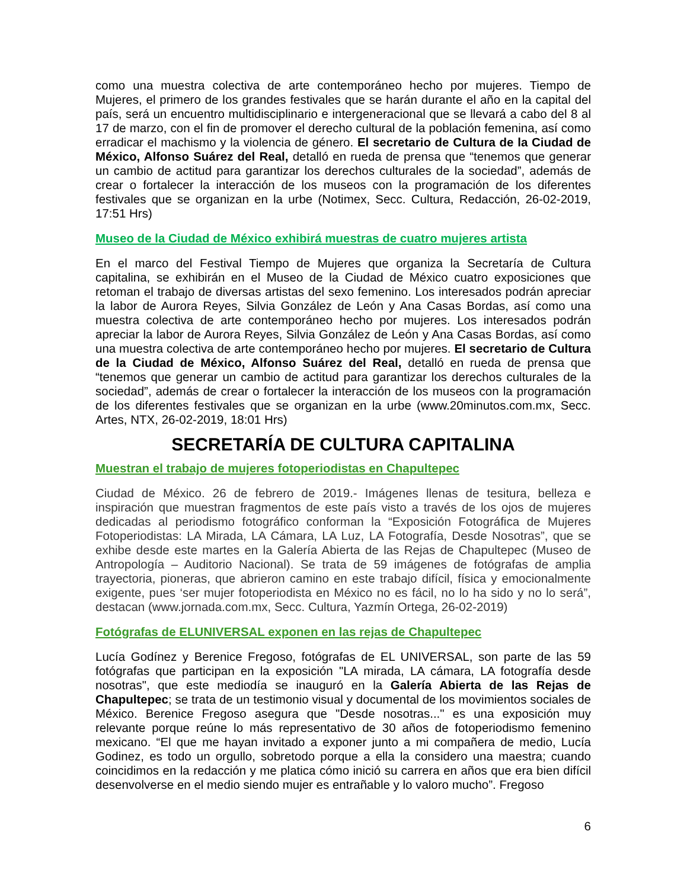como una muestra colectiva de arte contemporáneo hecho por mujeres. Tiempo de Mujeres, el primero de los grandes festivales que se harán durante el año en la capital del país, será un encuentro multidisciplinario e intergeneracional que se llevará a cabo del 8 al 17 de marzo, con el fin de promover el derecho cultural de la población femenina, así como erradicar el machismo y la violencia de género. El secretario de Cultura de la Ciudad de México, Alfonso Suárez del Real, detalló en rueda de prensa que “tenemos que generar un cambio de actitud para garantizar los derechos culturales de la sociedad”, además de crear o fortalecer la interacción de los museos con la programación de los diferentes festivales que se organizan en la urbe (Notimex, Secc. Cultura, Redacción, 26-02-2019, 17:51 Hrs)
Museo de la Ciudad de México exhibirá muestras de cuatro mujeres artista
En el marco del Festival Tiempo de Mujeres que organiza la Secretaría de Cultura capitalina, se exhibirán en el Museo de la Ciudad de México cuatro exposiciones que retoman el trabajo de diversas artistas del sexo femenino. Los interesados podrán apreciar la labor de Aurora Reyes, Silvia González de León y Ana Casas Bordas, así como una muestra colectiva de arte contemporáneo hecho por mujeres. Los interesados podrán apreciar la labor de Aurora Reyes, Silvia González de León y Ana Casas Bordas, así como una muestra colectiva de arte contemporáneo hecho por mujeres. El secretario de Cultura de la Ciudad de México, Alfonso Suárez del Real, detalló en rueda de prensa que “tenemos que generar un cambio de actitud para garantizar los derechos culturales de la sociedad”, además de crear o fortalecer la interacción de los museos con la programación de los diferentes festivales que se organizan en la urbe (www.20minutos.com.mx, Secc. Artes, NTX, 26-02-2019, 18:01 Hrs)
SECRETARÍA DE CULTURA CAPITALINA
Muestran el trabajo de mujeres fotoperiodistas en Chapultepec
Ciudad de México. 26 de febrero de 2019.- Imágenes llenas de tesitura, belleza e inspiración que muestran fragmentos de este país visto a través de los ojos de mujeres dedicadas al periodismo fotográfico conforman la “Exposición Fotográfica de Mujeres Fotoperiodistas: LA Mirada, LA Cámara, LA Luz, LA Fotografía, Desde Nosotras”, que se exhibe desde este martes en la Galería Abierta de las Rejas de Chapultepec (Museo de Antropología – Auditorio Nacional). Se trata de 59 imágenes de fotógrafas de amplia trayectoria, pioneras, que abrieron camino en este trabajo difícil, física y emocionalmente exigente, pues ‘ser mujer fotoperiodista en México no es fácil, no lo ha sido y no lo será”, destacan (www.jornada.com.mx, Secc. Cultura, Yazmín Ortega, 26-02-2019)
Fotógrafas de ELUNIVERSAL exponen en las rejas de Chapultepec
Lucía Godínez y Berenice Fregoso, fotógrafas de EL UNIVERSAL, son parte de las 59 fotógrafas que participan en la exposición "LA mirada, LA cámara, LA fotografía desde nosotras", que este mediodía se inauguró en la Galería Abierta de las Rejas de Chapultepec; se trata de un testimonio visual y documental de los movimientos sociales de México. Berenice Fregoso asegura que "Desde nosotras..." es una exposición muy relevante porque reúne lo más representativo de 30 años de fotoperiodismo femenino mexicano. “El que me hayan invitado a exponer junto a mi compañera de medio, Lucía Godinez, es todo un orgullo, sobretodo porque a ella la considero una maestra; cuando coincidimos en la redacción y me platica cómo inició su carrera en años que era bien difícil desenvolverse en el medio siendo mujer es entrañable y lo valoro mucho”. Fregoso
6